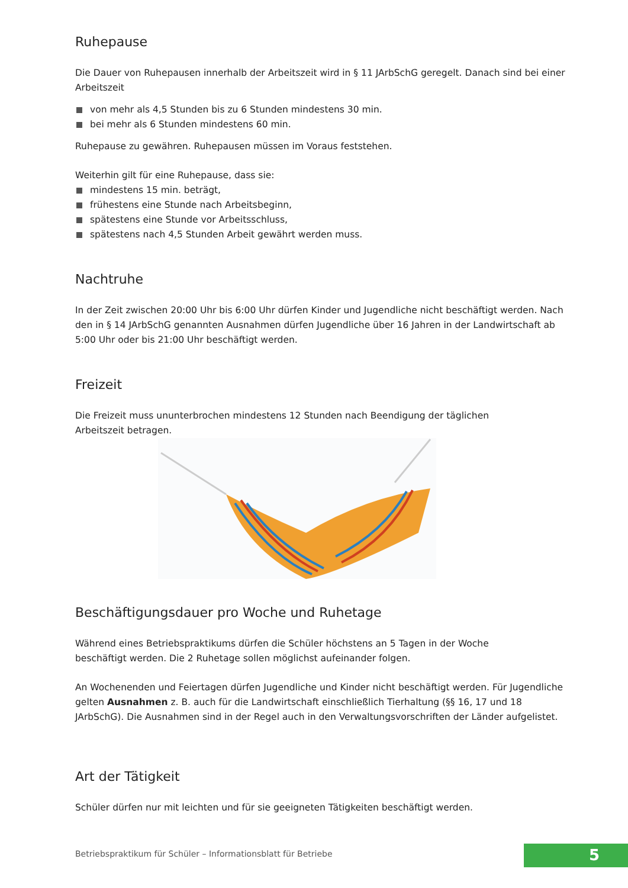Ruhepause
Die Dauer von Ruhepausen innerhalb der Arbeitszeit wird in § 11 JArbSchG geregelt. Danach sind bei einer Arbeitszeit
von mehr als 4,5 Stunden bis zu 6 Stunden mindestens 30 min.
bei mehr als 6 Stunden mindestens 60 min.
Ruhepause zu gewähren. Ruhepausen müssen im Voraus feststehen.
Weiterhin gilt für eine Ruhepause, dass sie:
mindestens 15 min. beträgt,
frühestens eine Stunde nach Arbeitsbeginn,
spätestens eine Stunde vor Arbeitsschluss,
spätestens nach 4,5 Stunden Arbeit gewährt werden muss.
Nachtruhe
In der Zeit zwischen 20:00 Uhr bis 6:00 Uhr dürfen Kinder und Jugendliche nicht beschäftigt werden. Nach den in § 14 JArbSchG genannten Ausnahmen dürfen Jugendliche über 16 Jahren in der Landwirtschaft ab 5:00 Uhr oder bis 21:00 Uhr beschäftigt werden.
Freizeit
Die Freizeit muss ununterbrochen mindestens 12 Stunden nach Beendigung der täglichen
Arbeitszeit betragen.
Beschäftigungsdauer pro Woche und Ruhetage
Während eines Betriebspraktikums dürfen die Schüler höchstens an 5 Tagen in der Woche
beschäftigt werden. Die 2 Ruhetage sollen möglichst aufeinander folgen.
An Wochenenden und Feiertagen dürfen Jugendliche und Kinder nicht beschäftigt werden. Für Jugendliche gelten Ausnahmen z. B. auch für die Landwirtschaft einschließlich Tierhaltung (§§ 16, 17 und 18 JArbSchG). Die Ausnahmen sind in der Regel auch in den Verwaltungsvorschriften der Länder aufgelistet.
Art der Tätigkeit
Schüler dürfen nur mit leichten und für sie geeigneten Tätigkeiten beschäftigt werden.
Betriebspraktikum für Schüler – Informationsblatt für Betriebe
5